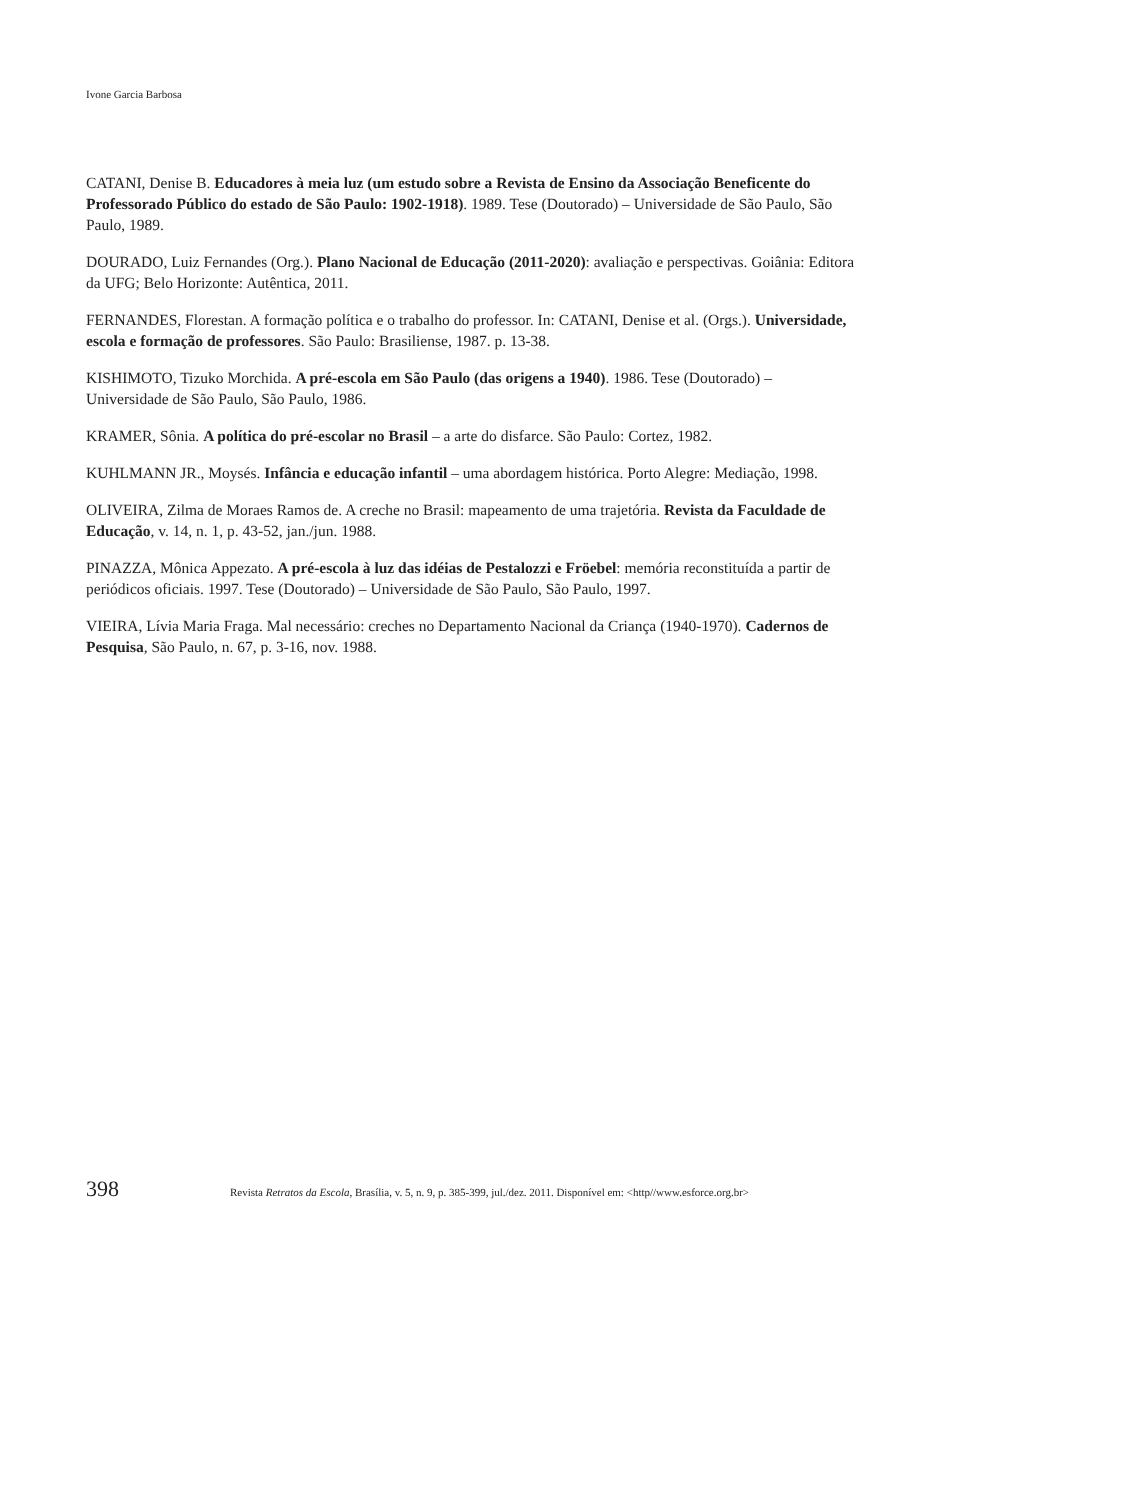Ivone Garcia Barbosa
CATANI, Denise B. Educadores à meia luz (um estudo sobre a Revista de Ensino da Associação Beneficente do Professorado Público do estado de São Paulo: 1902-1918). 1989. Tese (Doutorado) – Universidade de São Paulo, São Paulo, 1989.
DOURADO, Luiz Fernandes (Org.). Plano Nacional de Educação (2011-2020): avaliação e perspectivas. Goiânia: Editora da UFG; Belo Horizonte: Autêntica, 2011.
FERNANDES, Florestan. A formação política e o trabalho do professor. In: CATANI, Denise et al. (Orgs.). Universidade, escola e formação de professores. São Paulo: Brasiliense, 1987. p. 13-38.
KISHIMOTO, Tizuko Morchida. A pré-escola em São Paulo (das origens a 1940). 1986. Tese (Doutorado) – Universidade de São Paulo, São Paulo, 1986.
KRAMER, Sônia. A política do pré-escolar no Brasil – a arte do disfarce. São Paulo: Cortez, 1982.
KUHLMANN JR., Moysés. Infância e educação infantil – uma abordagem histórica. Porto Alegre: Mediação, 1998.
OLIVEIRA, Zilma de Moraes Ramos de. A creche no Brasil: mapeamento de uma trajetória. Revista da Faculdade de Educação, v. 14, n. 1, p. 43-52, jan./jun. 1988.
PINAZZA, Mônica Appezato. A pré-escola à luz das idéias de Pestalozzi e Fröebel: memória reconstituída a partir de periódicos oficiais. 1997. Tese (Doutorado) – Universidade de São Paulo, São Paulo, 1997.
VIEIRA, Lívia Maria Fraga. Mal necessário: creches no Departamento Nacional da Criança (1940-1970). Cadernos de Pesquisa, São Paulo, n. 67, p. 3-16, nov. 1988.
398 Revista Retratos da Escola, Brasília, v. 5, n. 9, p. 385-399, jul./dez. 2011. Disponível em: <http//www.esforce.org.br>